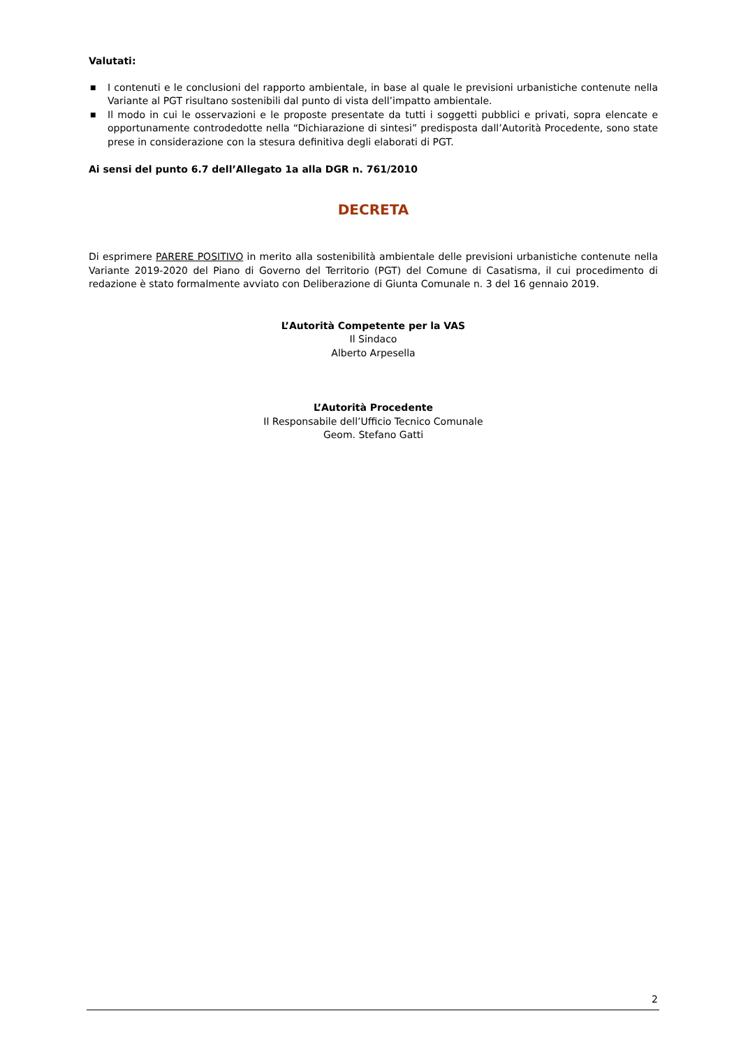Valutati:
■ I contenuti e le conclusioni del rapporto ambientale, in base al quale le previsioni urbanistiche contenute nella Variante al PGT risultano sostenibili dal punto di vista dell’impatto ambientale.
■ Il modo in cui le osservazioni e le proposte presentate da tutti i soggetti pubblici e privati, sopra elencate e opportunamente controdedotte nella “Dichiarazione di sintesi” predisposta dall’Autorità Procedente, sono state prese in considerazione con la stesura definitiva degli elaborati di PGT.
Ai sensi del punto 6.7 dell’Allegato 1a alla DGR n. 761/2010
DECRETA
Di esprimere PARERE POSITIVO in merito alla sostenibilità ambientale delle previsioni urbanistiche contenute nella Variante 2019-2020 del Piano di Governo del Territorio (PGT) del Comune di Casatisma, il cui procedimento di redazione è stato formalmente avviato con Deliberazione di Giunta Comunale n. 3 del 16 gennaio 2019.
L’Autorità Competente per la VAS
Il Sindaco
Alberto Arpesella
L’Autorità Procedente
Il Responsabile dell’Ufficio Tecnico Comunale
Geom. Stefano Gatti
2